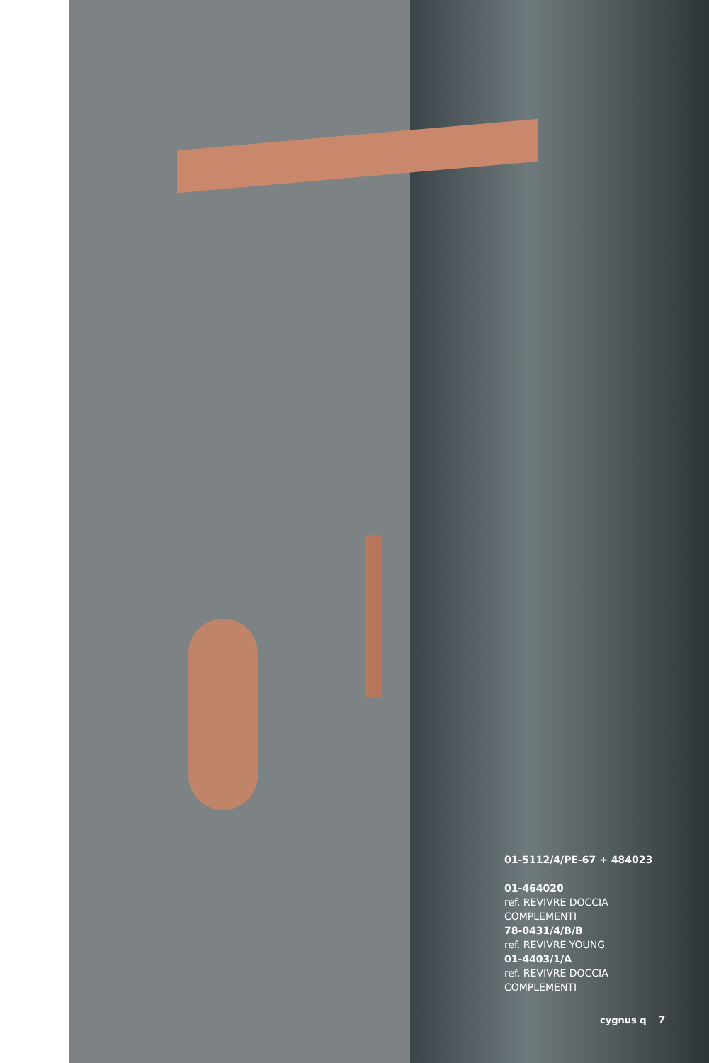01-5112/4/PE-67 + 484023
01-464020
ref. REVIVRE DOCCIA
COMPLEMENTI
78-0431/4/B/B
ref. REVIVRE YOUNG
01-4403/1/A
ref. REVIVRE DOCCIA
COMPLEMENTI
cygnus q 7